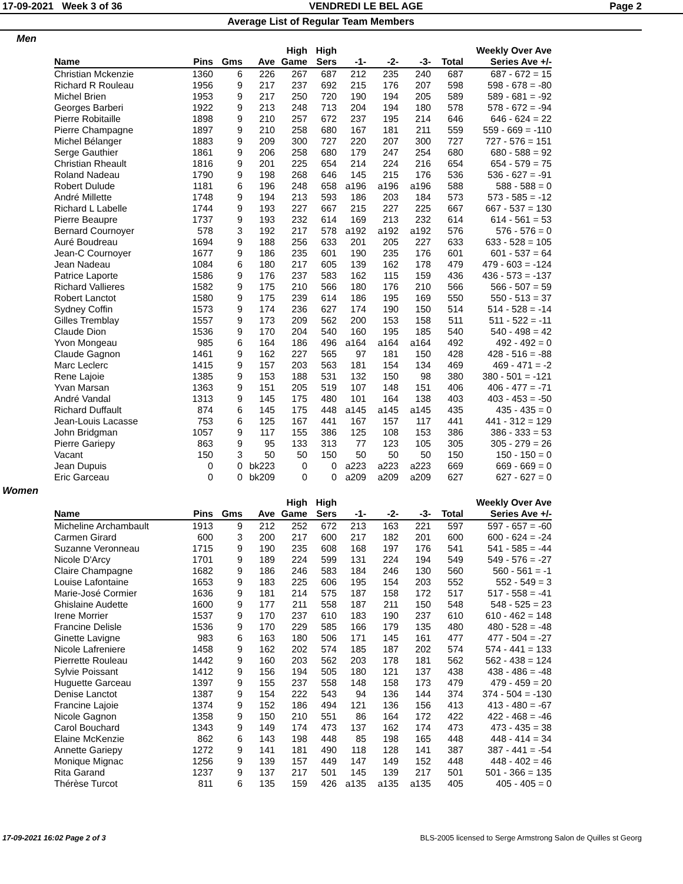17-09-2021 Week 3 of 36 VENDREDI LE BEL AGE Page 2
Average List of Regular Team Members
Men
| | | | | High | High | | | | | Weekly Over Ave |
| --- | --- | --- | --- | --- | --- | --- | --- | --- | --- | --- |
| Name | Pins | Gms | Ave | Game | Sers | -1- | -2- | -3- | Total | Series Ave +/- |
| Christian Mckenzie | 1360 | 6 | 226 | 267 | 687 | 212 | 235 | 240 | 687 | 687 - 672 = 15 |
| Richard R Rouleau | 1956 | 9 | 217 | 237 | 692 | 215 | 176 | 207 | 598 | 598 - 678 = -80 |
| Michel Brien | 1953 | 9 | 217 | 250 | 720 | 190 | 194 | 205 | 589 | 589 - 681 = -92 |
| Georges Barberi | 1922 | 9 | 213 | 248 | 713 | 204 | 194 | 180 | 578 | 578 - 672 = -94 |
| Pierre Robitaille | 1898 | 9 | 210 | 257 | 672 | 237 | 195 | 214 | 646 | 646 - 624 = 22 |
| Pierre Champagne | 1897 | 9 | 210 | 258 | 680 | 167 | 181 | 211 | 559 | 559 - 669 = -110 |
| Michel Bélanger | 1883 | 9 | 209 | 300 | 727 | 220 | 207 | 300 | 727 | 727 - 576 = 151 |
| Serge Gauthier | 1861 | 9 | 206 | 258 | 680 | 179 | 247 | 254 | 680 | 680 - 588 = 92 |
| Christian Rheault | 1816 | 9 | 201 | 225 | 654 | 214 | 224 | 216 | 654 | 654 - 579 = 75 |
| Roland Nadeau | 1790 | 9 | 198 | 268 | 646 | 145 | 215 | 176 | 536 | 536 - 627 = -91 |
| Robert Dulude | 1181 | 6 | 196 | 248 | 658 | a196 | a196 | a196 | 588 | 588 - 588 = 0 |
| André Millette | 1748 | 9 | 194 | 213 | 593 | 186 | 203 | 184 | 573 | 573 - 585 = -12 |
| Richard L Labelle | 1744 | 9 | 193 | 227 | 667 | 215 | 227 | 225 | 667 | 667 - 537 = 130 |
| Pierre Beaupre | 1737 | 9 | 193 | 232 | 614 | 169 | 213 | 232 | 614 | 614 - 561 = 53 |
| Bernard Cournoyer | 578 | 3 | 192 | 217 | 578 | a192 | a192 | a192 | 576 | 576 - 576 = 0 |
| Auré Boudreau | 1694 | 9 | 188 | 256 | 633 | 201 | 205 | 227 | 633 | 633 - 528 = 105 |
| Jean-C Cournoyer | 1677 | 9 | 186 | 235 | 601 | 190 | 235 | 176 | 601 | 601 - 537 = 64 |
| Jean Nadeau | 1084 | 6 | 180 | 217 | 605 | 139 | 162 | 178 | 479 | 479 - 603 = -124 |
| Patrice Laporte | 1586 | 9 | 176 | 237 | 583 | 162 | 115 | 159 | 436 | 436 - 573 = -137 |
| Richard Vallieres | 1582 | 9 | 175 | 210 | 566 | 180 | 176 | 210 | 566 | 566 - 507 = 59 |
| Robert Lanctot | 1580 | 9 | 175 | 239 | 614 | 186 | 195 | 169 | 550 | 550 - 513 = 37 |
| Sydney Coffin | 1573 | 9 | 174 | 236 | 627 | 174 | 190 | 150 | 514 | 514 - 528 = -14 |
| Gilles Tremblay | 1557 | 9 | 173 | 209 | 562 | 200 | 153 | 158 | 511 | 511 - 522 = -11 |
| Claude Dion | 1536 | 9 | 170 | 204 | 540 | 160 | 195 | 185 | 540 | 540 - 498 = 42 |
| Yvon Mongeau | 985 | 6 | 164 | 186 | 496 | a164 | a164 | a164 | 492 | 492 - 492 = 0 |
| Claude Gagnon | 1461 | 9 | 162 | 227 | 565 | 97 | 181 | 150 | 428 | 428 - 516 = -88 |
| Marc Leclerc | 1415 | 9 | 157 | 203 | 563 | 181 | 154 | 134 | 469 | 469 - 471 = -2 |
| Rene Lajoie | 1385 | 9 | 153 | 188 | 531 | 132 | 150 | 98 | 380 | 380 - 501 = -121 |
| Yvan Marsan | 1363 | 9 | 151 | 205 | 519 | 107 | 148 | 151 | 406 | 406 - 477 = -71 |
| André Vandal | 1313 | 9 | 145 | 175 | 480 | 101 | 164 | 138 | 403 | 403 - 453 = -50 |
| Richard Duffault | 874 | 6 | 145 | 175 | 448 | a145 | a145 | a145 | 435 | 435 - 435 = 0 |
| Jean-Louis Lacasse | 753 | 6 | 125 | 167 | 441 | 167 | 157 | 117 | 441 | 441 - 312 = 129 |
| John Bridgman | 1057 | 9 | 117 | 155 | 386 | 125 | 108 | 153 | 386 | 386 - 333 = 53 |
| Pierre Gariepy | 863 | 9 | 95 | 133 | 313 | 77 | 123 | 105 | 305 | 305 - 279 = 26 |
| Vacant | 150 | 3 | 50 | 50 | 150 | 50 | 50 | 50 | 150 | 150 - 150 = 0 |
| Jean Dupuis | 0 | 0 | bk223 | 0 | 0 | a223 | a223 | a223 | 669 | 669 - 669 = 0 |
| Eric Garceau | 0 | 0 | bk209 | 0 | 0 | a209 | a209 | a209 | 627 | 627 - 627 = 0 |
Women
| | | | | High | High | | | | | Weekly Over Ave |
| --- | --- | --- | --- | --- | --- | --- | --- | --- | --- | --- |
| Name | Pins | Gms | Ave | Game | Sers | -1- | -2- | -3- | Total | Series Ave +/- |
| Micheline Archambault | 1913 | 9 | 212 | 252 | 672 | 213 | 163 | 221 | 597 | 597 - 657 = -60 |
| Carmen Girard | 600 | 3 | 200 | 217 | 600 | 217 | 182 | 201 | 600 | 600 - 624 = -24 |
| Suzanne Veronneau | 1715 | 9 | 190 | 235 | 608 | 168 | 197 | 176 | 541 | 541 - 585 = -44 |
| Nicole D'Arcy | 1701 | 9 | 189 | 224 | 599 | 131 | 224 | 194 | 549 | 549 - 576 = -27 |
| Claire Champagne | 1682 | 9 | 186 | 246 | 583 | 184 | 246 | 130 | 560 | 560 - 561 = -1 |
| Louise Lafontaine | 1653 | 9 | 183 | 225 | 606 | 195 | 154 | 203 | 552 | 552 - 549 = 3 |
| Marie-José Cormier | 1636 | 9 | 181 | 214 | 575 | 187 | 158 | 172 | 517 | 517 - 558 = -41 |
| Ghislaine Audette | 1600 | 9 | 177 | 211 | 558 | 187 | 211 | 150 | 548 | 548 - 525 = 23 |
| Irene Morrier | 1537 | 9 | 170 | 237 | 610 | 183 | 190 | 237 | 610 | 610 - 462 = 148 |
| Francine Delisle | 1536 | 9 | 170 | 229 | 585 | 166 | 179 | 135 | 480 | 480 - 528 = -48 |
| Ginette Lavigne | 983 | 6 | 163 | 180 | 506 | 171 | 145 | 161 | 477 | 477 - 504 = -27 |
| Nicole Lafreniere | 1458 | 9 | 162 | 202 | 574 | 185 | 187 | 202 | 574 | 574 - 441 = 133 |
| Pierrette Rouleau | 1442 | 9 | 160 | 203 | 562 | 203 | 178 | 181 | 562 | 562 - 438 = 124 |
| Sylvie Poissant | 1412 | 9 | 156 | 194 | 505 | 180 | 121 | 137 | 438 | 438 - 486 = -48 |
| Huguette Garceau | 1397 | 9 | 155 | 237 | 558 | 148 | 158 | 173 | 479 | 479 - 459 = 20 |
| Denise Lanctot | 1387 | 9 | 154 | 222 | 543 | 94 | 136 | 144 | 374 | 374 - 504 = -130 |
| Francine Lajoie | 1374 | 9 | 152 | 186 | 494 | 121 | 136 | 156 | 413 | 413 - 480 = -67 |
| Nicole Gagnon | 1358 | 9 | 150 | 210 | 551 | 86 | 164 | 172 | 422 | 422 - 468 = -46 |
| Carol Bouchard | 1343 | 9 | 149 | 174 | 473 | 137 | 162 | 174 | 473 | 473 - 435 = 38 |
| Elaine McKenzie | 862 | 6 | 143 | 198 | 448 | 85 | 198 | 165 | 448 | 448 - 414 = 34 |
| Annette Gariepy | 1272 | 9 | 141 | 181 | 490 | 118 | 128 | 141 | 387 | 387 - 441 = -54 |
| Monique Mignac | 1256 | 9 | 139 | 157 | 449 | 147 | 149 | 152 | 448 | 448 - 402 = 46 |
| Rita Garand | 1237 | 9 | 137 | 217 | 501 | 145 | 139 | 217 | 501 | 501 - 366 = 135 |
| Thérèse Turcot | 811 | 6 | 135 | 159 | 426 | a135 | a135 | a135 | 405 | 405 - 405 = 0 |
17-09-2021 16:02 Page 2 of 3 BLS-2005 licensed to Serge Armstrong Salon de Quilles st Georg